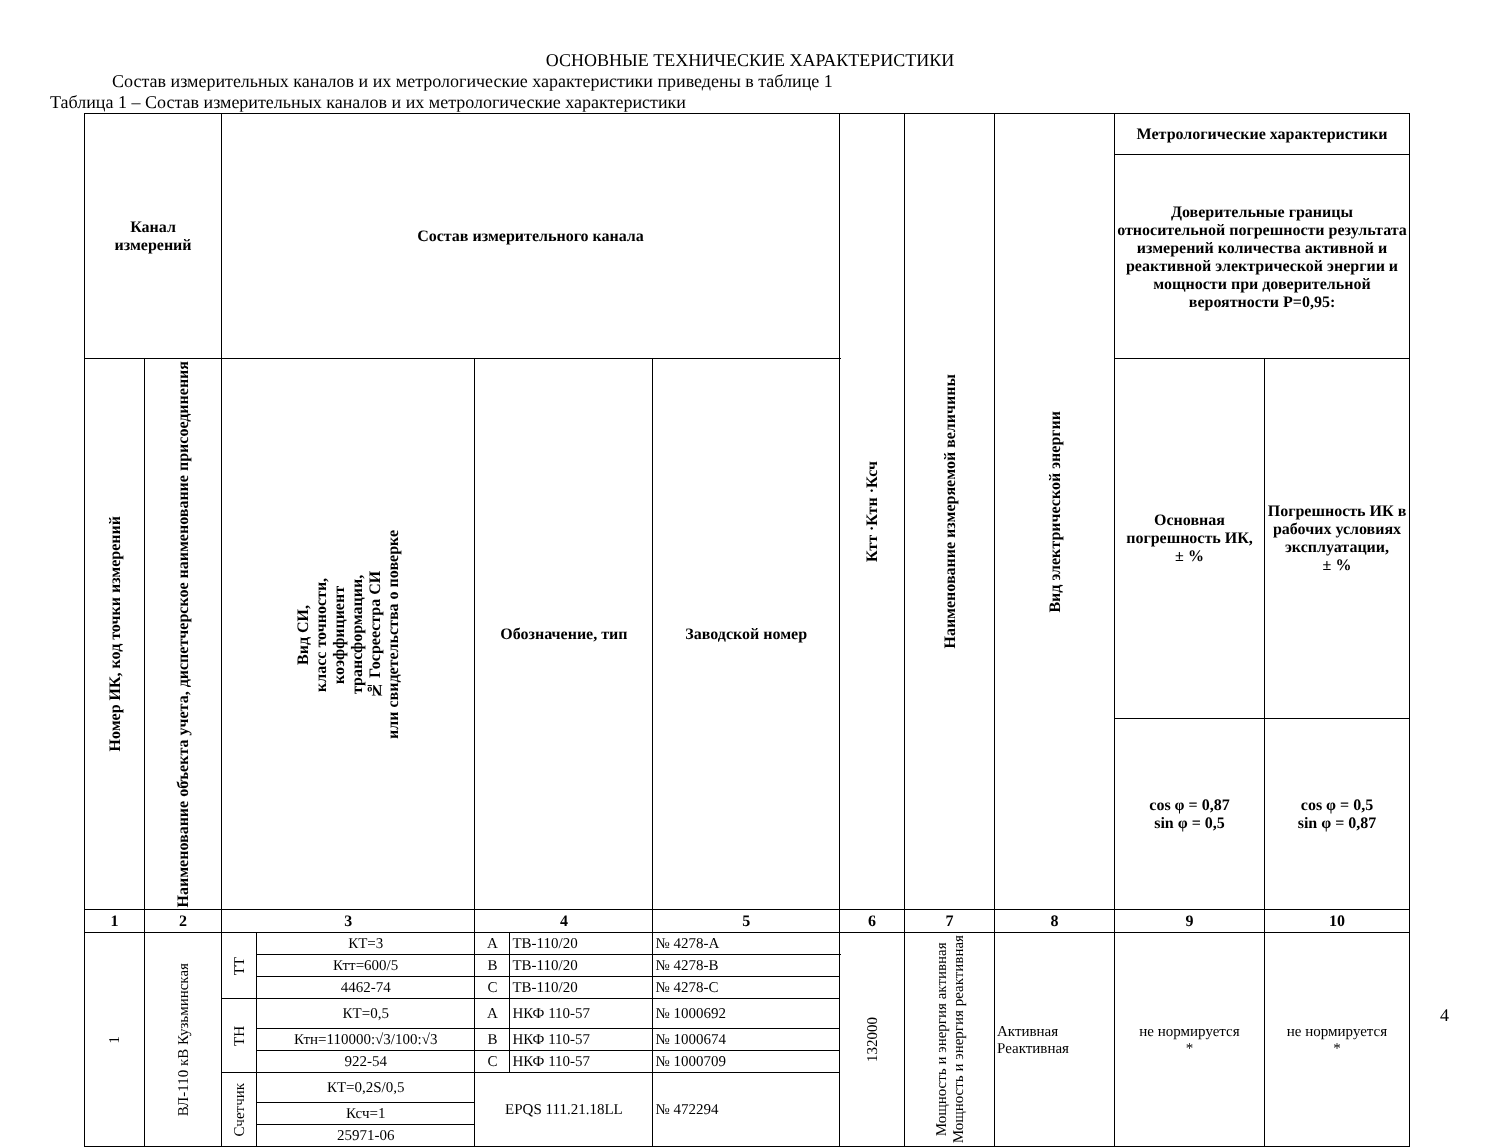ОСНОВНЫЕ ТЕХНИЧЕСКИЕ ХАРАКТЕРИСТИКИ
Состав измерительных каналов и их метрологические характеристики приведены в таблице 1
Таблица 1 – Состав измерительных каналов и их метрологические характеристики
| Канал измерений | | Состав измерительного канала | | | | | Ктт ·Ктн ·Ксч | Наименование измеряемой величины | Вид электрической энергии | Метрологические характеристики | |
| --- | --- | --- | --- | --- | --- | --- | --- | --- | --- | --- | --- |
| | | | | | | | | | | Доверительные границы относительной погрешности результата измерений количества активной и реактивной электрической энергии и мощности при доверительной вероятности Р=0,95: | |
| Номер ИК, код точки измерений | Наименование объекта учета, диспетчерское наименование присоединения | Вид СИ, класс точности, коэффициент трансформации, № Госреестра СИ или свидетельства о поверке | | Обозначение, тип | | Заводской номер | | | | Основная погрешность ИК, ± % | Погрешность ИК в рабочих условиях эксплуатации, ± % |
| | | | | | | | | | | cos φ = 0,87 sin φ = 0,5 | cos φ = 0,5 sin φ = 0,87 |
| 1 | 2 | 3 | | 4 | | 5 | 6 | 7 | 8 | 9 | 10 |
| 1 | ВЛ-110 кВ Кузьминская | ТТ | КТ=3 | А | ТВ-110/20 | № 4278-А | 132000 | Мощность и энергия активная Мощность и энергия реактивная | Активная Реактивная | не нормируется * | не нормируется * |
| | | | Ктт=600/5 | В | ТВ-110/20 | № 4278-В | | | | | |
| | | | 4462-74 | С | ТВ-110/20 | № 4278-С | | | | | |
| | | ТН | КТ=0,5 | А | НКФ 110-57 | № 1000692 | | | | | |
| | | | Ктн=110000:√3/100:√3 | В | НКФ 110-57 | № 1000674 | | | | | |
| | | | 922-54 | С | НКФ 110-57 | № 1000709 | | | | | |
| | | Счетчик | КТ=0,2S/0,5 | EPQS 111.21.18LL | | № 472294 | | | | | |
| | | | Ксч=1 | | | | | | | | |
| | | | 25971-06 | | | | | | | | |
4